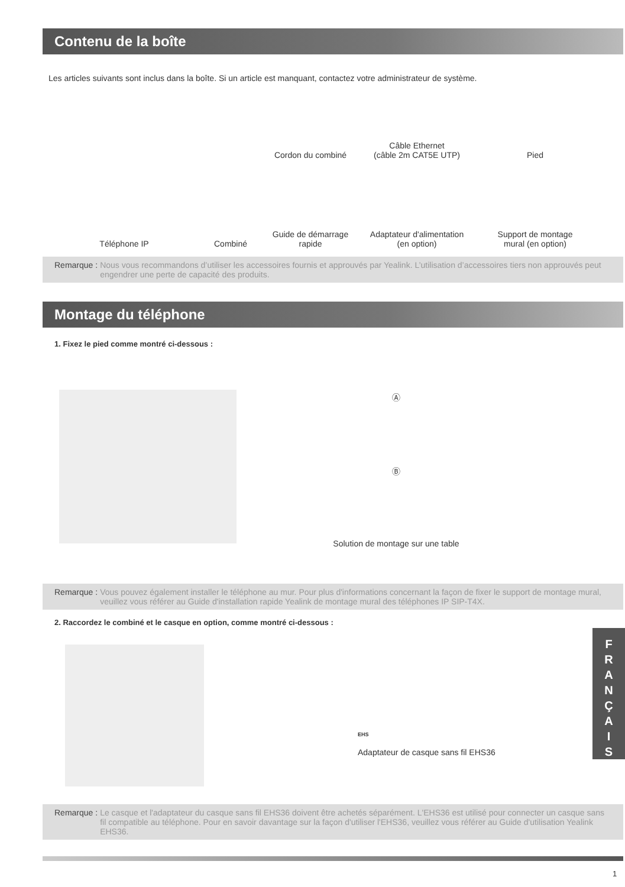Contenu de la boîte
Les articles suivants sont inclus dans la boîte. Si un article est manquant, contactez votre administrateur de système.
Téléphone IP
Combiné
Cordon du combiné
Câble Ethernet
(câble 2m CAT5E UTP)
Pied
Guide de démarrage
rapide
Adaptateur d'alimentation
(en option)
Support de montage
mural (en option)
Remarque : Nous vous recommandons d’utiliser les accessoires fournis et approuvés par Yealink. L’utilisation d’accessoires tiers non approuvés peut engendrer une perte de capacité des produits.
Montage du téléphone
1. Fixez le pied comme montré ci-dessous :
Ⓐ
Ⓑ
Solution de montage sur une table
Remarque : Vous pouvez également installer le téléphone au mur. Pour plus d'informations concernant la façon de fixer le support de montage mural, veuillez vous référer au Guide d'installation rapide Yealink de montage mural des téléphones IP SIP-T4X.
2. Raccordez le combiné et le casque en option, comme montré ci-dessous :
EHS
Adaptateur de casque sans fil EHS36
Remarque : Le casque et l'adaptateur du casque sans fil EHS36 doivent être achetés séparément. L'EHS36 est utilisé pour connecter un casque sans fil compatible au téléphone. Pour en savoir davantage sur la façon d'utiliser l'EHS36, veuillez vous référer au Guide d'utilisation Yealink EHS36.
1
F
R
A
N
Ç
A
I
S